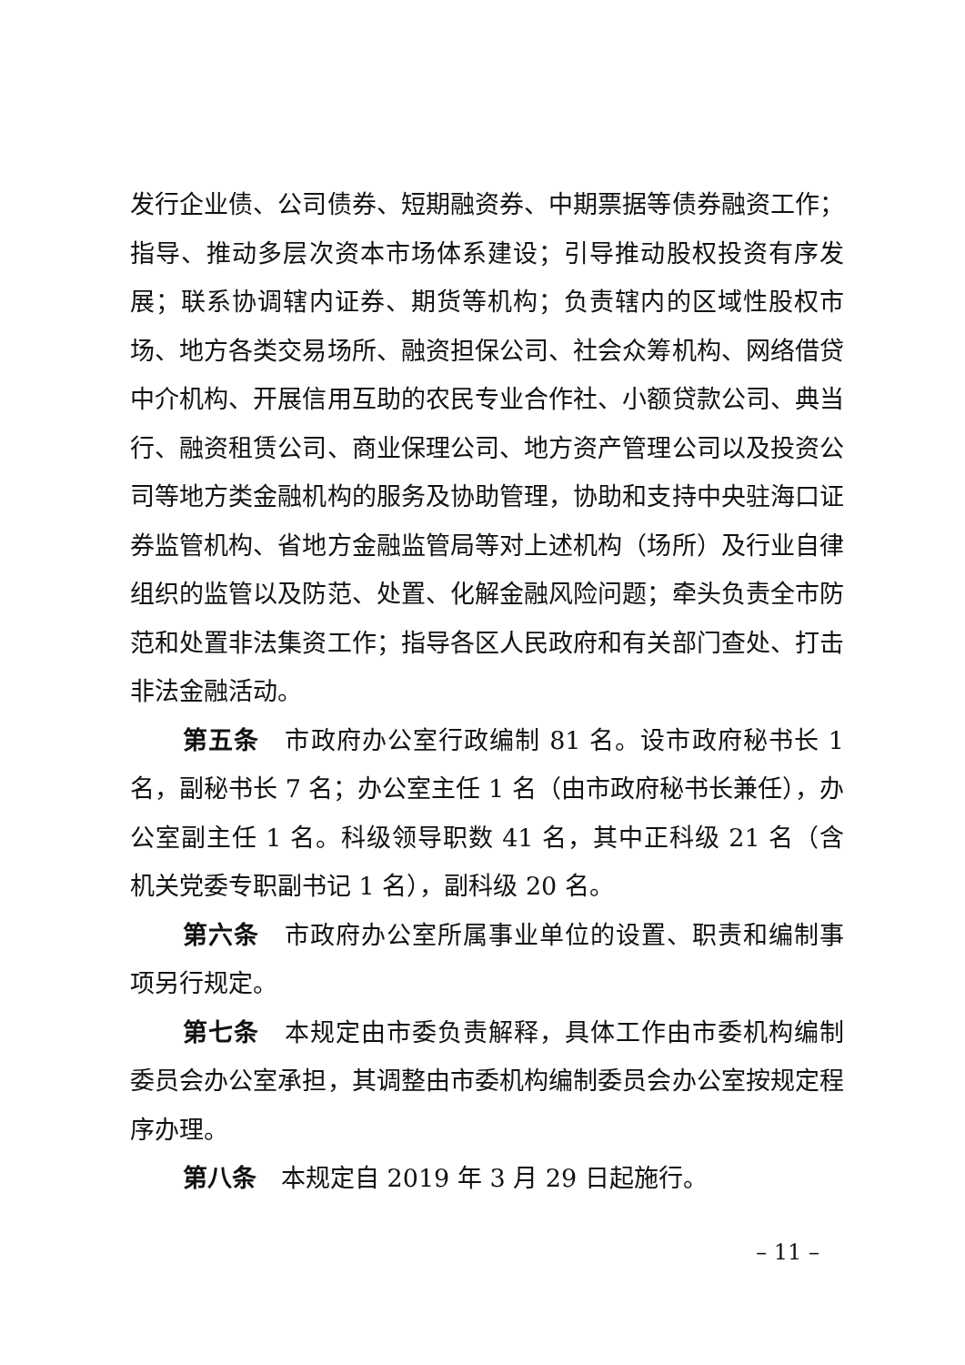发行企业债、公司债券、短期融资券、中期票据等债券融资工作；指导、推动多层次资本市场体系建设；引导推动股权投资有序发展；联系协调辖内证券、期货等机构；负责辖内的区域性股权市场、地方各类交易场所、融资担保公司、社会众筹机构、网络借贷中介机构、开展信用互助的农民专业合作社、小额贷款公司、典当行、融资租赁公司、商业保理公司、地方资产管理公司以及投资公司等地方类金融机构的服务及协助管理，协助和支持中央驻海口证券监管机构、省地方金融监管局等对上述机构（场所）及行业自律组织的监管以及防范、处置、化解金融风险问题；牵头负责全市防范和处置非法集资工作；指导各区人民政府和有关部门查处、打击非法金融活动。
第五条　市政府办公室行政编制 81 名。设市政府秘书长 1 名，副秘书长 7 名；办公室主任 1 名（由市政府秘书长兼任），办公室副主任 1 名。科级领导职数 41 名，其中正科级 21 名（含机关党委专职副书记 1 名），副科级 20 名。
第六条　市政府办公室所属事业单位的设置、职责和编制事项另行规定。
第七条　本规定由市委负责解释，具体工作由市委机构编制委员会办公室承担，其调整由市委机构编制委员会办公室按规定程序办理。
第八条　本规定自 2019 年 3 月 29 日起施行。
– 11 –